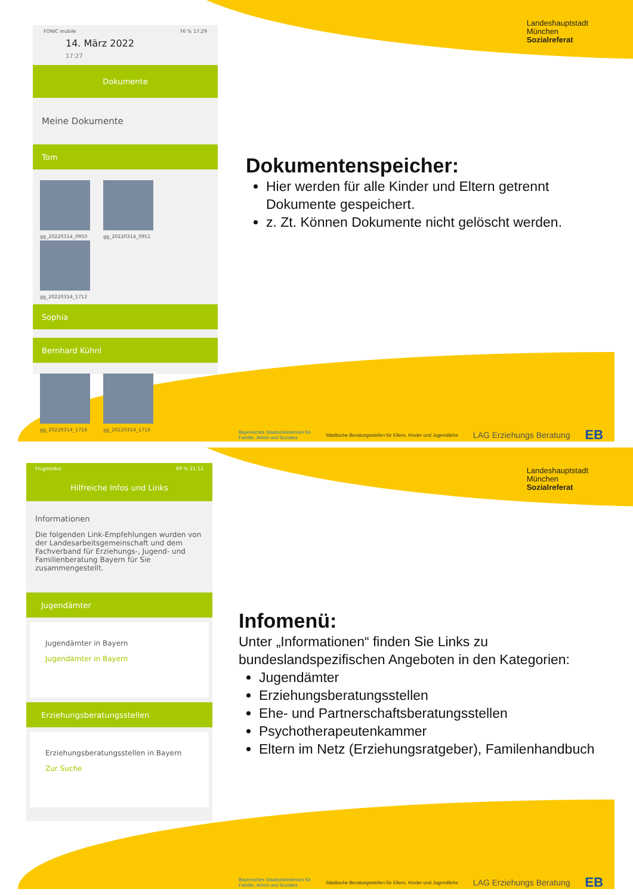Landeshauptstadt
München
Sozialreferat
FONIC mobile 76 % 17:29
14. März 2022
17:27
Dokumente
Meine Dokumente
Tom
gg_20220314_0950 gg_20220314_0951 gg_20220314_1712
Sophia
Bernhard Kühnl
gg_20220314_1716 gg_20220314_1716
Dokumentenspeicher:
Hier werden für alle Kinder und Eltern getrennt Dokumente gespeichert.
z. Zt. Können Dokumente nicht gelöscht werden.
Bayerisches Staatsministerium für
Familie, Arbeit und Soziales Städtische Beratungsstellen für Eltern, Kinder und Jugendliche LAG Erziehungs Beratung EB
Landeshauptstadt
München
Sozialreferat
Flugmodus 89 % 21:12
Hilfreiche Infos und Links
Informationen
Die folgenden Link-Empfehlungen wurden von der Landesarbeitsgemeinschaft und dem Fachverband für Erziehungs-, Jugend- und Familienberatung Bayern für Sie zusammengestellt.
Jugendämter
Jugendämter in Bayern
Jugendämter in Bayern
Erziehungsberatungsstellen
Erziehungsberatungsstellen in Bayern
Zur Suche
Infomenü:
Unter „Informationen“ finden Sie Links zu bundeslandspezifischen Angeboten in den Kategorien:
Jugendämter
Erziehungsberatungsstellen
Ehe- und Partnerschaftsberatungsstellen
Psychotherapeutenkammer
Eltern im Netz (Erziehungsratgeber), Familenhandbuch
Bayerisches Staatsministerium für
Familie, Arbeit und Soziales Städtische Beratungsstellen für Eltern, Kinder und Jugendliche LAG Erziehungs Beratung EB